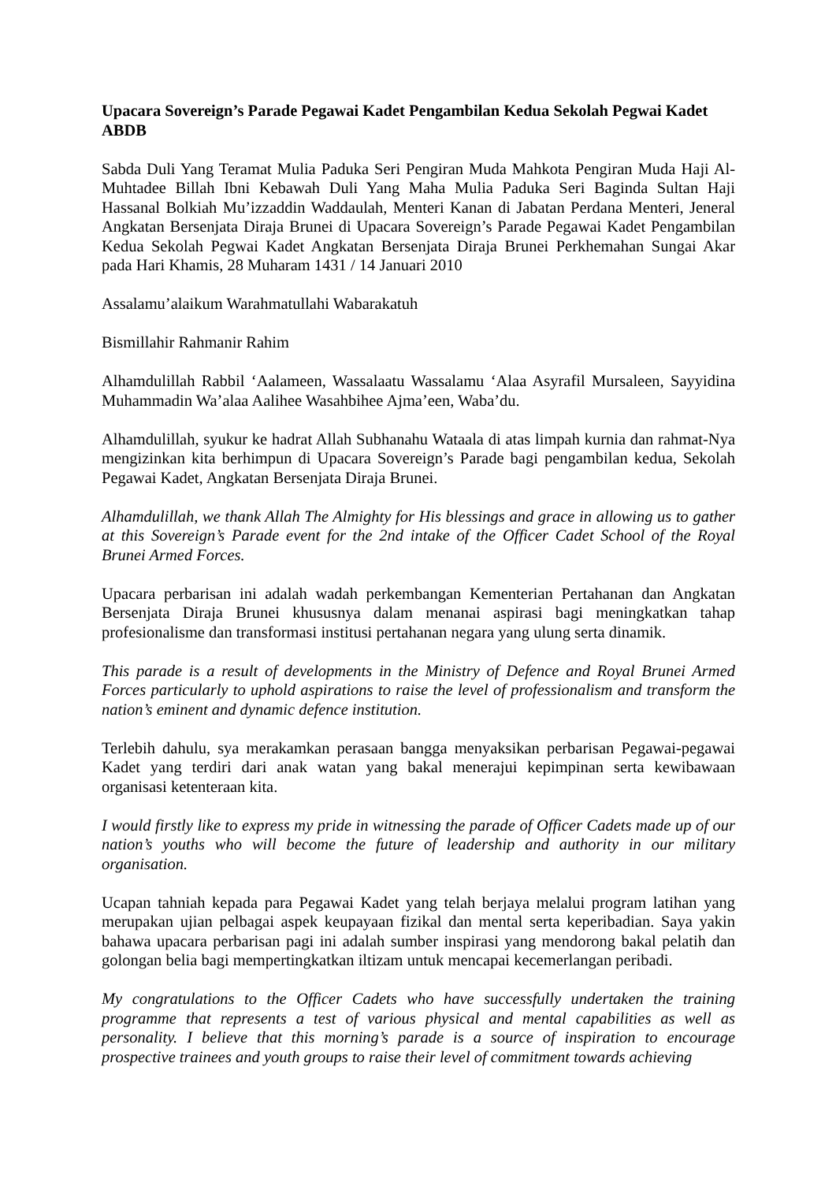Upacara Sovereign’s Parade Pegawai Kadet Pengambilan Kedua Sekolah Pegwai Kadet ABDB
Sabda Duli Yang Teramat Mulia Paduka Seri Pengiran Muda Mahkota Pengiran Muda Haji Al-Muhtadee Billah Ibni Kebawah Duli Yang Maha Mulia Paduka Seri Baginda Sultan Haji Hassanal Bolkiah Mu’izzaddin Waddaulah, Menteri Kanan di Jabatan Perdana Menteri, Jeneral Angkatan Bersenjata Diraja Brunei di Upacara Sovereign’s Parade Pegawai Kadet Pengambilan Kedua Sekolah Pegwai Kadet Angkatan Bersenjata Diraja Brunei Perkhemahan Sungai Akar pada Hari Khamis, 28 Muharam 1431 / 14 Januari 2010
Assalamu’alaikum Warahmatullahi Wabarakatuh
Bismillahir Rahmanir Rahim
Alhamdulillah Rabbil ‘Aalameen, Wassalaatu Wassalamu ‘Alaa Asyrafil Mursaleen, Sayyidina Muhammadin Wa’alaa Aalihee Wasahbihee Ajma’een, Waba’du.
Alhamdulillah, syukur ke hadrat Allah Subhanahu Wataala di atas limpah kurnia dan rahmat-Nya mengizinkan kita berhimpun di Upacara Sovereign’s Parade bagi pengambilan kedua, Sekolah Pegawai Kadet, Angkatan Bersenjata Diraja Brunei.
Alhamdulillah, we thank Allah The Almighty for His blessings and grace in allowing us to gather at this Sovereign’s Parade event for the 2nd intake of the Officer Cadet School of the Royal Brunei Armed Forces.
Upacara perbarisan ini adalah wadah perkembangan Kementerian Pertahanan dan Angkatan Bersenjata Diraja Brunei khususnya dalam menanai aspirasi bagi meningkatkan tahap profesionalisme dan transformasi institusi pertahanan negara yang ulung serta dinamik.
This parade is a result of developments in the Ministry of Defence and Royal Brunei Armed Forces particularly to uphold aspirations to raise the level of professionalism and transform the nation’s eminent and dynamic defence institution.
Terlebih dahulu, sya merakamkan perasaan bangga menyaksikan perbarisan Pegawai-pegawai Kadet yang terdiri dari anak watan yang bakal menerajui kepimpinan serta kewibawaan organisasi ketenteraan kita.
I would firstly like to express my pride in witnessing the parade of Officer Cadets made up of our nation’s youths who will become the future of leadership and authority in our military organisation.
Ucapan tahniah kepada para Pegawai Kadet yang telah berjaya melalui program latihan yang merupakan ujian pelbagai aspek keupayaan fizikal dan mental serta keperibadian. Saya yakin bahawa upacara perbarisan pagi ini adalah sumber inspirasi yang mendorong bakal pelatih dan golongan belia bagi mempertingkatkan iltizam untuk mencapai kecemerlangan peribadi.
My congratulations to the Officer Cadets who have successfully undertaken the training programme that represents a test of various physical and mental capabilities as well as personality. I believe that this morning’s parade is a source of inspiration to encourage prospective trainees and youth groups to raise their level of commitment towards achieving